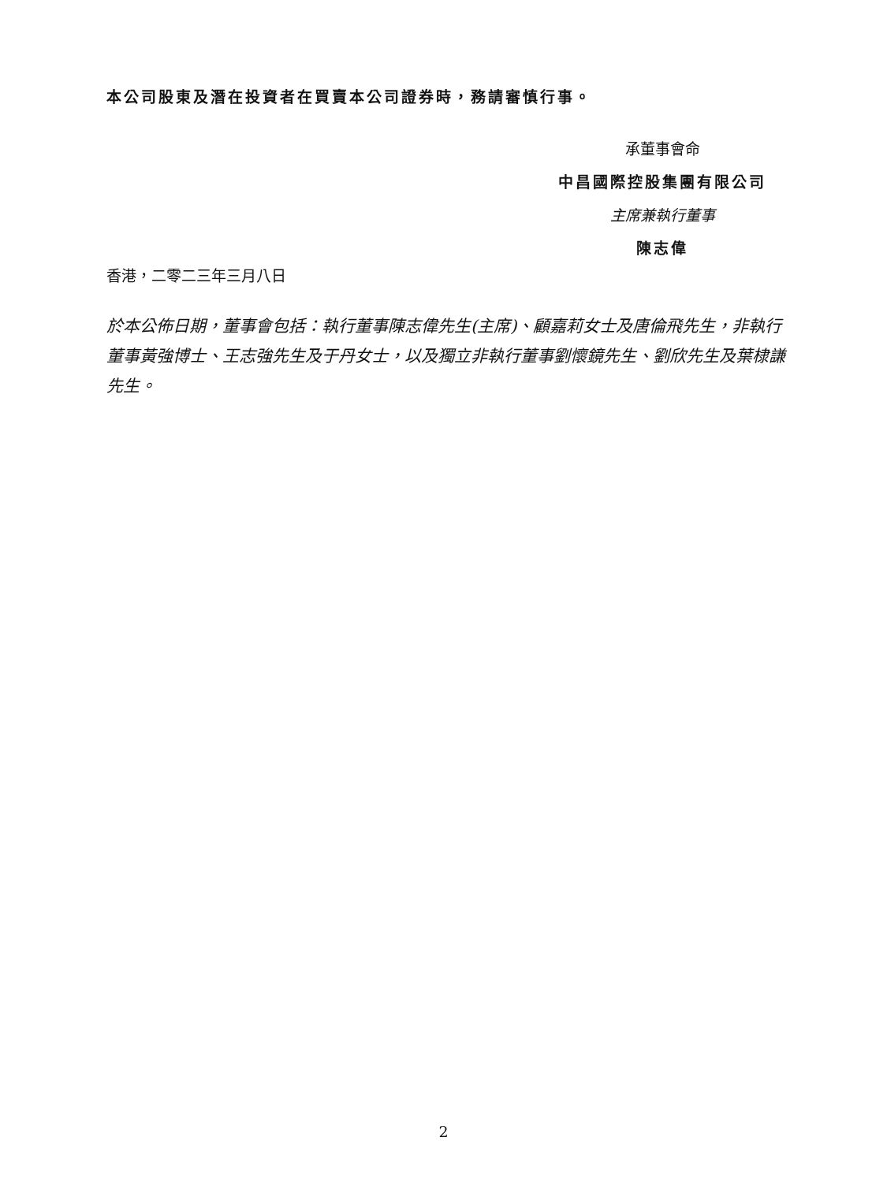本公司股東及潛在投資者在買賣本公司證券時，務請審慎行事。
承董事會命
中昌國際控股集團有限公司
主席兼執行董事
陳志偉
香港，二零二三年三月八日
於本公佈日期，董事會包括：執行董事陳志偉先生(主席)、顧嘉莉女士及唐倫飛先生，非執行董事黃強博士、王志強先生及于丹女士，以及獨立非執行董事劉懷鏡先生、劉欣先生及葉棣謙先生。
2